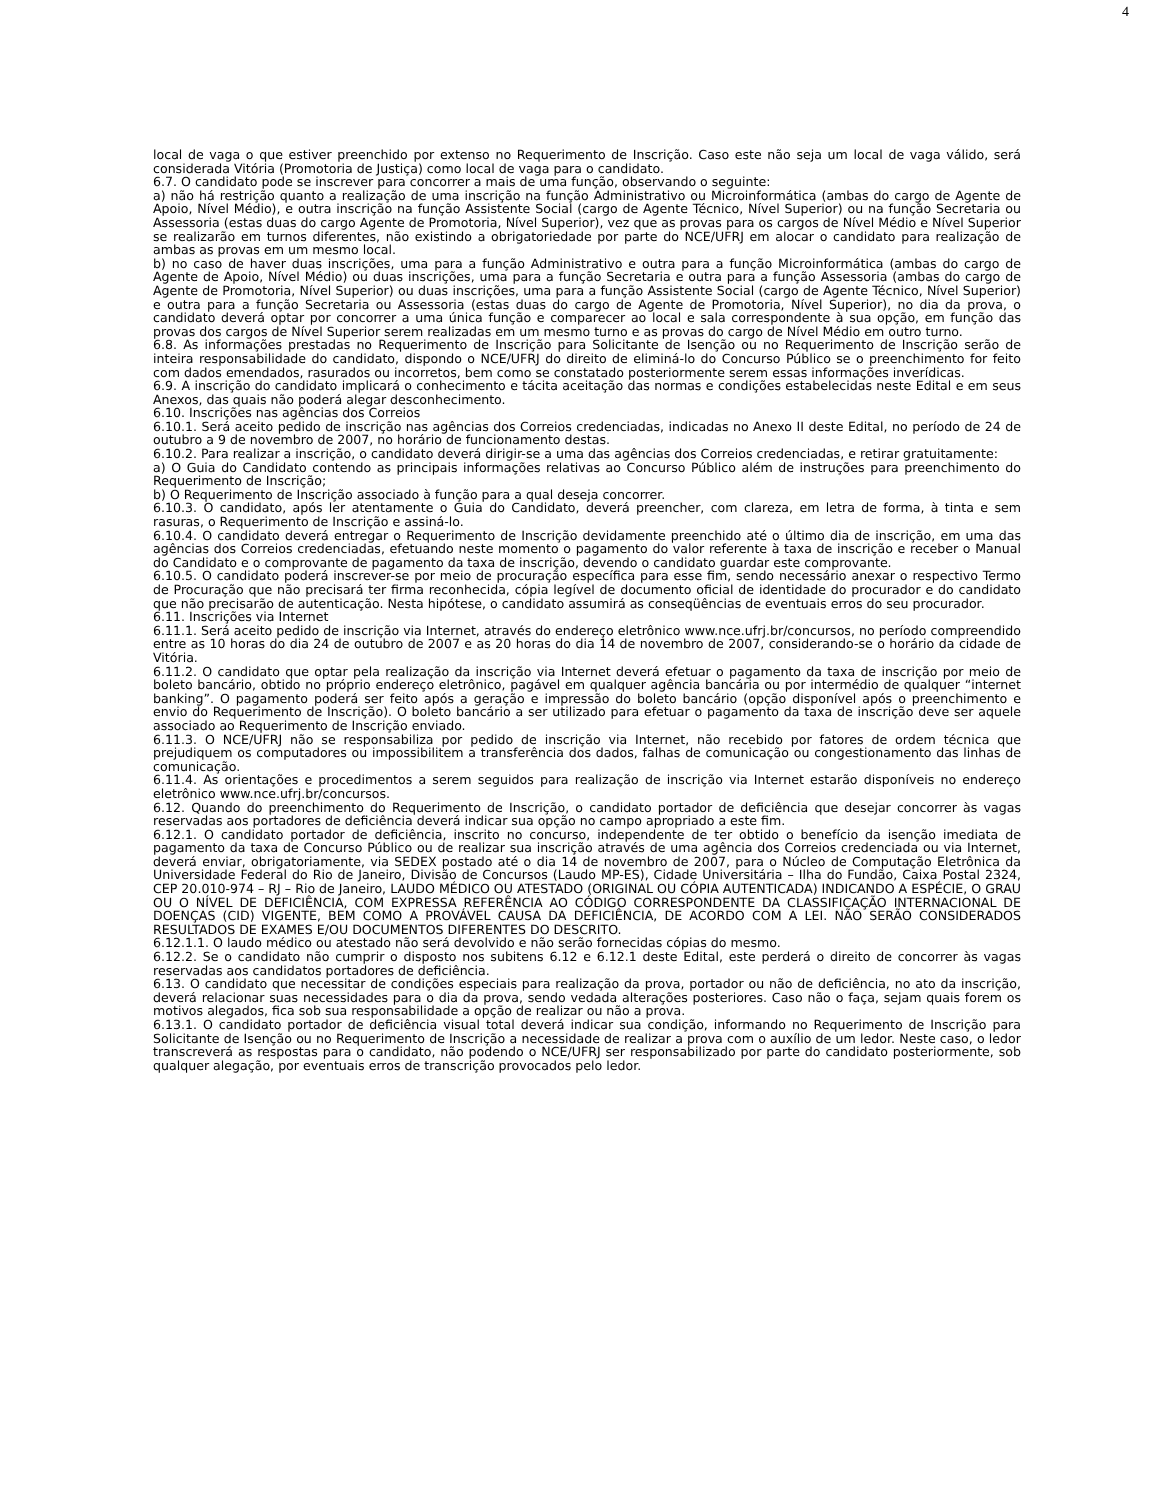4
local de vaga o que estiver preenchido por extenso no Requerimento de Inscrição. Caso este não seja um local de vaga válido, será considerada Vitória (Promotoria de Justiça) como local de vaga para o candidato.
6.7. O candidato pode se inscrever para concorrer a mais de uma função, observando o seguinte:
a) não há restrição quanto a realização de uma inscrição na função Administrativo ou Microinformática (ambas do cargo de Agente de Apoio, Nível Médio), e outra inscrição na função Assistente Social (cargo de Agente Técnico, Nível Superior) ou na função Secretaria ou Assessoria (estas duas do cargo Agente de Promotoria, Nível Superior), vez que as provas para os cargos de Nível Médio e Nível Superior se realizarão em turnos diferentes, não existindo a obrigatoriedade por parte do NCE/UFRJ em alocar o candidato para realização de ambas as provas em um mesmo local.
b) no caso de haver duas inscrições, uma para a função Administrativo e outra para a função Microinformática (ambas do cargo de Agente de Apoio, Nível Médio) ou duas inscrições, uma para a função Secretaria e outra para a função Assessoria (ambas do cargo de Agente de Promotoria, Nível Superior) ou duas inscrições, uma para a função Assistente Social (cargo de Agente Técnico, Nível Superior) e outra para a função Secretaria ou Assessoria (estas duas do cargo de Agente de Promotoria, Nível Superior), no dia da prova, o candidato deverá optar por concorrer a uma única função e comparecer ao local e sala correspondente à sua opção, em função das provas dos cargos de Nível Superior serem realizadas em um mesmo turno e as provas do cargo de Nível Médio em outro turno.
6.8. As informações prestadas no Requerimento de Inscrição para Solicitante de Isenção ou no Requerimento de Inscrição serão de inteira responsabilidade do candidato, dispondo o NCE/UFRJ do direito de eliminá-lo do Concurso Público se o preenchimento for feito com dados emendados, rasurados ou incorretos, bem como se constatado posteriormente serem essas informações inverídicas.
6.9. A inscrição do candidato implicará o conhecimento e tácita aceitação das normas e condições estabelecidas neste Edital e em seus Anexos, das quais não poderá alegar desconhecimento.
6.10. Inscrições nas agências dos Correios
6.10.1. Será aceito pedido de inscrição nas agências dos Correios credenciadas, indicadas no Anexo II deste Edital, no período de 24 de outubro a 9 de novembro de 2007, no horário de funcionamento destas.
6.10.2. Para realizar a inscrição, o candidato deverá dirigir-se a uma das agências dos Correios credenciadas, e retirar gratuitamente:
a) O Guia do Candidato contendo as principais informações relativas ao Concurso Público além de instruções para preenchimento do Requerimento de Inscrição;
b) O Requerimento de Inscrição associado à função para a qual deseja concorrer.
6.10.3. O candidato, após ler atentamente o Guia do Candidato, deverá preencher, com clareza, em letra de forma, à tinta e sem rasuras, o Requerimento de Inscrição e assiná-lo.
6.10.4. O candidato deverá entregar o Requerimento de Inscrição devidamente preenchido até o último dia de inscrição, em uma das agências dos Correios credenciadas, efetuando neste momento o pagamento do valor referente à taxa de inscrição e receber o Manual do Candidato e o comprovante de pagamento da taxa de inscrição, devendo o candidato guardar este comprovante.
6.10.5. O candidato poderá inscrever-se por meio de procuração específica para esse fim, sendo necessário anexar o respectivo Termo de Procuração que não precisará ter firma reconhecida, cópia legível de documento oficial de identidade do procurador e do candidato que não precisarão de autenticação. Nesta hipótese, o candidato assumirá as conseqüências de eventuais erros do seu procurador.
6.11. Inscrições via Internet
6.11.1. Será aceito pedido de inscrição via Internet, através do endereço eletrônico www.nce.ufrj.br/concursos, no período compreendido entre as 10 horas do dia 24 de outubro de 2007 e as 20 horas do dia 14 de novembro de 2007, considerando-se o horário da cidade de Vitória.
6.11.2. O candidato que optar pela realização da inscrição via Internet deverá efetuar o pagamento da taxa de inscrição por meio de boleto bancário, obtido no próprio endereço eletrônico, pagável em qualquer agência bancária ou por intermédio de qualquer “internet banking”. O pagamento poderá ser feito após a geração e impressão do boleto bancário (opção disponível após o preenchimento e envio do Requerimento de Inscrição). O boleto bancário a ser utilizado para efetuar o pagamento da taxa de inscrição deve ser aquele associado ao Requerimento de Inscrição enviado.
6.11.3. O NCE/UFRJ não se responsabiliza por pedido de inscrição via Internet, não recebido por fatores de ordem técnica que prejudiquem os computadores ou impossibilitem a transferência dos dados, falhas de comunicação ou congestionamento das linhas de comunicação.
6.11.4. As orientações e procedimentos a serem seguidos para realização de inscrição via Internet estarão disponíveis no endereço eletrônico www.nce.ufrj.br/concursos.
6.12. Quando do preenchimento do Requerimento de Inscrição, o candidato portador de deficiência que desejar concorrer às vagas reservadas aos portadores de deficiência deverá indicar sua opção no campo apropriado a este fim.
6.12.1. O candidato portador de deficiência, inscrito no concurso, independente de ter obtido o benefício da isenção imediata de pagamento da taxa de Concurso Público ou de realizar sua inscrição através de uma agência dos Correios credenciada ou via Internet, deverá enviar, obrigatoriamente, via SEDEX postado até o dia 14 de novembro de 2007, para o Núcleo de Computação Eletrônica da Universidade Federal do Rio de Janeiro, Divisão de Concursos (Laudo MP-ES), Cidade Universitária – Ilha do Fundão, Caixa Postal 2324, CEP 20.010-974 – RJ – Rio de Janeiro, LAUDO MÉDICO OU ATESTADO (ORIGINAL OU CÓPIA AUTENTICADA) INDICANDO A ESPÉCIE, O GRAU OU O NÍVEL DE DEFICIÊNCIA, COM EXPRESSA REFERÊNCIA AO CÓDIGO CORRESPONDENTE DA CLASSIFICAÇÃO INTERNACIONAL DE DOENÇAS (CID) VIGENTE, BEM COMO A PROVÁVEL CAUSA DA DEFICIÊNCIA, DE ACORDO COM A LEI. NÃO SERÃO CONSIDERADOS RESULTADOS DE EXAMES E/OU DOCUMENTOS DIFERENTES DO DESCRITO.
6.12.1.1. O laudo médico ou atestado não será devolvido e não serão fornecidas cópias do mesmo.
6.12.2. Se o candidato não cumprir o disposto nos subitens 6.12 e 6.12.1 deste Edital, este perderá o direito de concorrer às vagas reservadas aos candidatos portadores de deficiência.
6.13. O candidato que necessitar de condições especiais para realização da prova, portador ou não de deficiência, no ato da inscrição, deverá relacionar suas necessidades para o dia da prova, sendo vedada alterações posteriores. Caso não o faça, sejam quais forem os motivos alegados, fica sob sua responsabilidade a opção de realizar ou não a prova.
6.13.1. O candidato portador de deficiência visual total deverá indicar sua condição, informando no Requerimento de Inscrição para Solicitante de Isenção ou no Requerimento de Inscrição a necessidade de realizar a prova com o auxílio de um ledor. Neste caso, o ledor transcreverá as respostas para o candidato, não podendo o NCE/UFRJ ser responsabilizado por parte do candidato posteriormente, sob qualquer alegação, por eventuais erros de transcrição provocados pelo ledor.